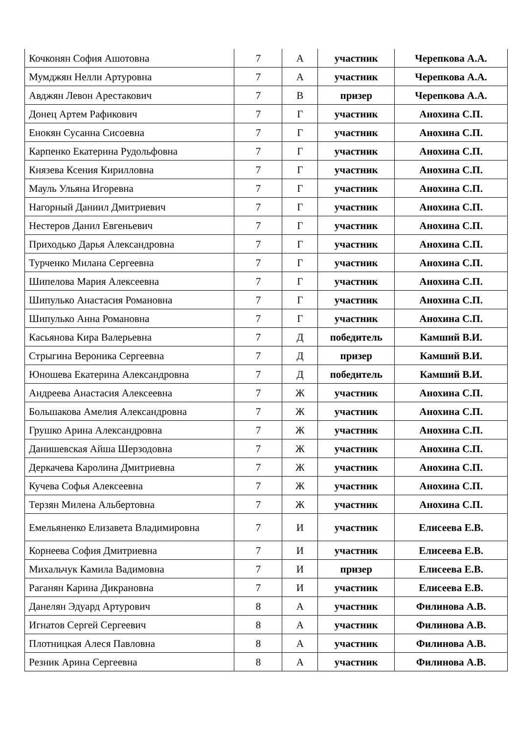| Кочконян София Ашотовна | 7 | А | участник | Черепкова А.А. |
| Мумджян Нелли Артуровна | 7 | А | участник | Черепкова А.А. |
| Авджян Левон Арестакович | 7 | В | призер | Черепкова А.А. |
| Донец Артем Рафикович | 7 | Г | участник | Анохина С.П. |
| Енокян Сусанна Сисоевна | 7 | Г | участник | Анохина С.П. |
| Карпенко Екатерина Рудольфовна | 7 | Г | участник | Анохина С.П. |
| Князева Ксения Кирилловна | 7 | Г | участник | Анохина С.П. |
| Мауль Ульяна Игоревна | 7 | Г | участник | Анохина С.П. |
| Нагорный Даниил Дмитриевич | 7 | Г | участник | Анохина С.П. |
| Нестеров Данил Евгеньевич | 7 | Г | участник | Анохина С.П. |
| Приходько Дарья Александровна | 7 | Г | участник | Анохина С.П. |
| Турченко Милана Сергеевна | 7 | Г | участник | Анохина С.П. |
| Шипелова Мария Алексеевна | 7 | Г | участник | Анохина С.П. |
| Шипулько Анастасия Романовна | 7 | Г | участник | Анохина С.П. |
| Шипулько Анна Романовна | 7 | Г | участник | Анохина С.П. |
| Касьянова Кира Валерьевна | 7 | Д | победитель | Камший В.И. |
| Стрыгина Вероника Сергеевна | 7 | Д | призер | Камший В.И. |
| Юношева Екатерина Александровна | 7 | Д | победитель | Камший В.И. |
| Андреева Анастасия Алексеевна | 7 | Ж | участник | Анохина С.П. |
| Большакова Амелия Александровна | 7 | Ж | участник | Анохина С.П. |
| Грушко Арина Александровна | 7 | Ж | участник | Анохина С.П. |
| Данишевская Айша Шерзодовна | 7 | Ж | участник | Анохина С.П. |
| Деркачева Каролина Дмитриевна | 7 | Ж | участник | Анохина С.П. |
| Кучева Софья Алексеевна | 7 | Ж | участник | Анохина С.П. |
| Терзян Милена Альбертовна | 7 | Ж | участник | Анохина С.П. |
| Емельяненко Елизавета Владимировна | 7 | И | участник | Елисеева Е.В. |
| Корнеева София Дмитриевна | 7 | И | участник | Елисеева Е.В. |
| Михальчук Камила Вадимовна | 7 | И | призер | Елисеева Е.В. |
| Раганян Карина Дикрановна | 7 | И | участник | Елисеева Е.В. |
| Данелян Эдуард Артурович | 8 | А | участник | Филинова А.В. |
| Игнатов Сергей Сергеевич | 8 | А | участник | Филинова А.В. |
| Плотницкая Алеся Павловна | 8 | А | участник | Филинова А.В. |
| Резник Арина Сергеевна | 8 | А | участник | Филинова А.В. |